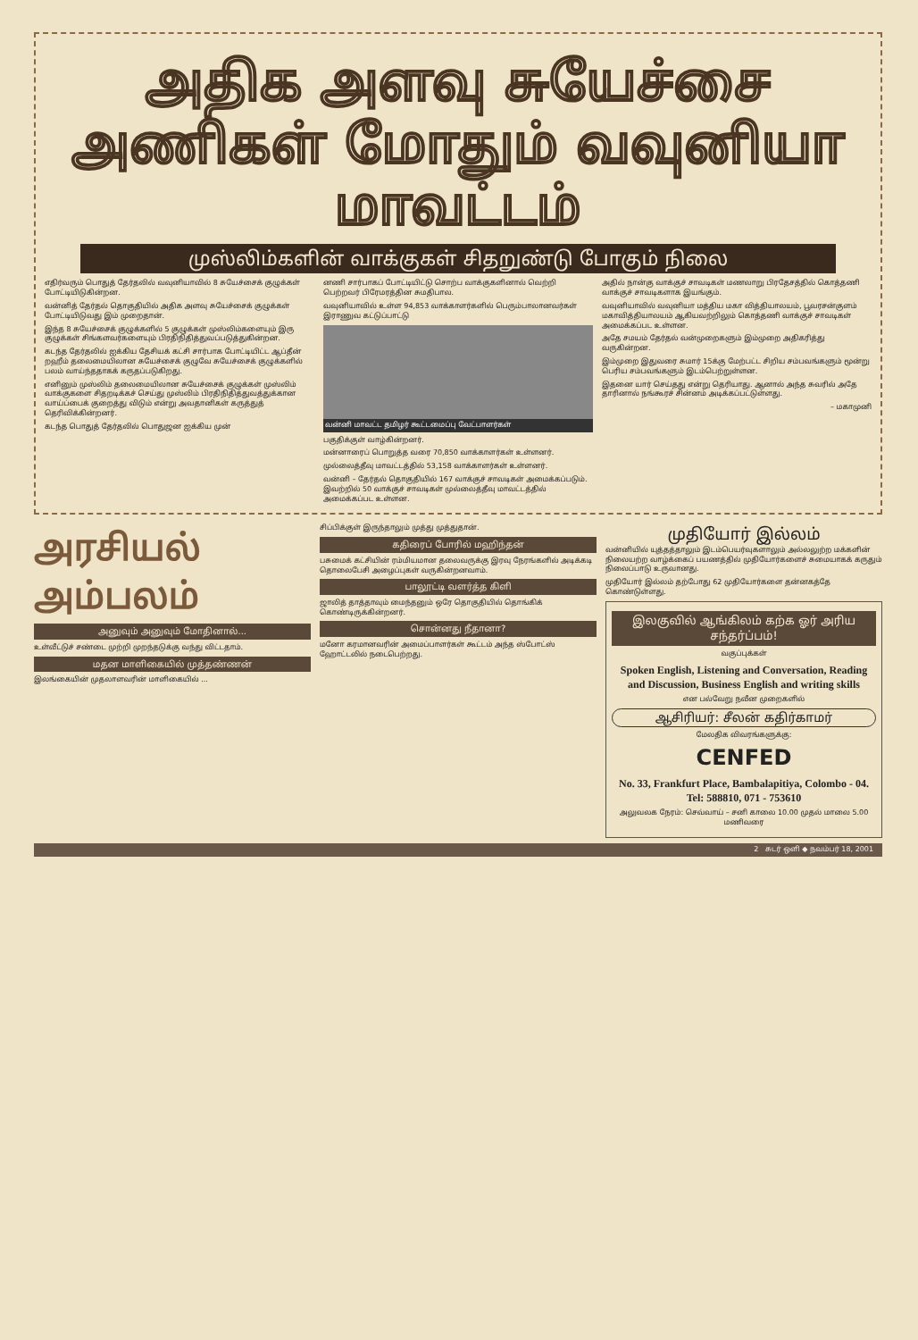அதிக அளவு சுயேச்சை அணிகள் மோதும் வவுனியா மாவட்டம்
முஸ்லிம்களின் வாக்குகள் சிதறுண்டு போகும் நிலை
எதிர்வரும் பொதுத் தேர்தலில் வவுனியாவில் 8 சுயேச்சைக் குழுக்கள் போட்டியிடுகின்றன.
வன்னித் தேர்தல் தொகுதியில் அதிக அளவு சுயேச்சைக் குழுக்கள் போட்டியிடுவது இம் முறைதான்.
இந்த 8 சுயேச்சைக் குழுக்களில் 5 குழுக்கள் முஸ்லிம்களையும் இரு குழுக்கள் சிங்களவர்களையும் பிரதிநிதித்துவப்படுத்துகின்றன.
கடந்த தேர்தலில் ஐக்கிய தேசியக் கட்சி சார்பாக போட்டியிட்ட ஆப்தீன் றஹீம் தலைமையிலான சுயேச்சைக் குழுவே சுயேச்சைக் குழுக்களில் பலம் வாய்ந்ததாகக் கருதப்படுகிறது.
எனினும் முஸ்லிம் தலைமையிலான சுயேச்சைக் குழுக்கள் முஸ்லிம் வாக்குகளை சிதறடிக்கச் செய்து முஸ்லிம் பிரதிநிதித்துவத்துக்கான வாய்ப்பைக் குறைத்து விடும் என்று அவதானிகள் கருத்துத் தெரிவிக்கின்றனர்.
கடந்த பொதுத் தேர்தலில் பொதுஜன ஐக்கிய முன்
னணி சார்பாகப் போட்டியிட்டு சொற்ப வாக்குகளினால் வெற்றி பெற்றவர் பிரேமரத்தின சுமதிபால.
வவுனியாவில் உள்ள 94,853 வாக்காளர்களில் பெரும்பாலானவர்கள் இராணுவ கட்டுப்பாட்டு
வன்னி மாவட்ட தமிழர் கூட்டமைப்பு வேட்பாளர்கள்
பகுதிக்குள் வாழ்கின்றனர்.
மன்னாரைப் பொறுத்த வரை 70,850 வாக்காளர்கள் உள்ளனர்.
முல்லைத்தீவு மாவட்டத்தில் 53,158 வாக்காளர்கள் உள்ளனர்.
வன்னி – தேர்தல் தொகுதியில் 167 வாக்குச் சாவடிகள் அமைக்கப்படும். இவற்றில் 50 வாக்குச் சாவடிகள் முல்லைத்தீவு மாவட்டத்தில் அமைக்கப்பட உள்ளன.
அதில் நான்கு வாக்குச் சாவடிகள் மணலாறு பிரதேசத்தில் கொத்தணி வாக்குச் சாவடிகளாக இயங்கும்.
வவுனியாவில் வவுனியா மத்திய மகா வித்தியாலயம், பூவரசன்குளம் மகாவித்தியாலயம் ஆகியவற்றிலும் கொத்தணி வாக்குச் சாவடிகள் அமைக்கப்பட உள்ளன.
அதே சமயம் தேர்தல் வன்முறைகளும் இம்முறை அதிகரித்து வருகின்றன.
இம்முறை இதுவரை சுமார் 15க்கு மேற்பட்ட சிறிய சம்பவங்களும் மூன்று பெரிய சம்பவங்களும் இடம்பெற்றுள்ளன.
இதனை யார் செய்தது என்று தெரியாது. ஆனால் அந்த சுவரில் அதே தாரினால் நங்கூரச் சின்னம் அடிக்கப்பட்டுள்ளது.
– மகாமுனி
அரசியல் அம்பலம்
அனுவும் அனுவும் மோதினால்...
உள்வீட்டுச் சண்டை முற்றி முறந்தடுக்கு வந்து விட்டதாம்.
மதன மாளிகையில் முத்தண்ணன்
இலங்கையின் முதலாளவரின் மாளிகையில் ...
சிப்பிக்குள் இருந்தாலும் முத்து முத்துதான்.
கதிரைப் போரில் மஹிந்தன்
பசுமைக் கட்சியின் ரம்மியமான தலைவருக்கு இரவு நேரங்களில் அடிக்கடி தொலைபேசி அழைப்புகள் வருகின்றனவாம்.
பாலூட்டி வளர்த்த கிளி
ஜாலித் தாத்தாவும் மைந்தனும் ஒரே தொகுதியில் தொங்கிக் கொண்டிருக்கின்றனர்.
சொன்னது நீதானா?
மனோ கரமானவரின் அமைப்பாளர்கள் கூட்டம் அந்த ஸ்போட்ஸ் ஹோட்டலில் நடைபெற்றது.
முதியோர் இல்லம்
வன்னியில் யுத்தத்தாலும் இடம்பெயர்வுகளாலும் அல்லலுற்ற மக்களின் நிலையற்ற வாழ்க்கைப் பயணத்தில் முதியோர்களைச் சுமையாகக் கருதும் நிலைப்பாடு உருவானது.
முதியோர் இல்லம் தற்போது 62 முதியோர்களை தன்னகத்தே கொண்டுள்ளது.
இலகுவில் ஆங்கிலம் கற்க ஓர் அரிய சந்தர்ப்பம்!
வகுப்புக்கள்
Spoken English, Listening and Conversation, Reading and Discussion, Business English and writing skills
என பல்வேறு நவீன முறைகளில்
ஆசிரியர்: சீலன் கதிர்காமர்
மேலதிக விவரங்களுக்கு:
CENFED
No. 33, Frankfurt Place, Bambalapitiya, Colombo - 04. Tel: 588810, 071 - 753610
அலுவலக நேரம்: செவ்வாய் – சனி காலை 10.00 முதல் மாலை 5.00 மணிவரை
2 சுடர் ஒளி ◆ நவம்பர் 18, 2001